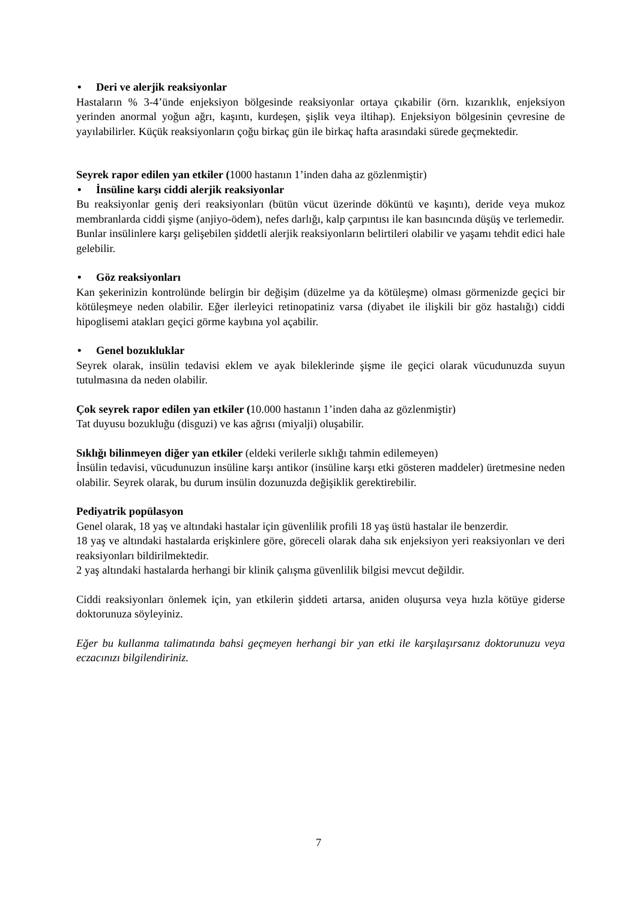• Deri ve alerjik reaksiyonlar
Hastaların % 3-4’ünde enjeksiyon bölgesinde reaksiyonlar ortaya çıkabilir (örn. kızarıklık, enjeksiyon yerinden anormal yoğun ağrı, kaşıntı, kurdeşen, şişlik veya iltihap). Enjeksiyon bölgesinin çevresine de yayılabilirler. Küçük reaksiyonların çoğu birkaç gün ile birkaç hafta arasındaki sürede geçmektedir.
Seyrek rapor edilen yan etkiler (1000 hastanın 1’inden daha az gözlenmiştir)
• İnsüline karşı ciddi alerjik reaksiyonlar
Bu reaksiyonlar geniş deri reaksiyonları (bütün vücut üzerinde döküntü ve kaşıntı), deride veya mukoz membranlarda ciddi şişme (anjiyo-ödem), nefes darlığı, kalp çarpıntısı ile kan basıncında düşüş ve terlemedir.
Bunlar insülinlere karşı gelişebilen şiddetli alerjik reaksiyonların belirtileri olabilir ve yaşamı tehdit edici hale gelebilir.
• Göz reaksiyonları
Kan şekerinizin kontrolünde belirgin bir değişim (düzelme ya da kötüleşme) olması görmenizde geçici bir kötüleşmeye neden olabilir. Eğer ilerleyici retinopatiniz varsa (diyabet ile ilişkili bir göz hastalığı) ciddi hipoglisemi atakları geçici görme kaybına yol açabilir.
• Genel bozukluklar
Seyrek olarak, insülin tedavisi eklem ve ayak bileklerinde şişme ile geçici olarak vücudunuzda suyun tutulmasına da neden olabilir.
Çok seyrek rapor edilen yan etkiler (10.000 hastanın 1’inden daha az gözlenmiştir)
Tat duyusu bozukluğu (disguzi) ve kas ağrısı (miyalji) oluşabilir.
Sıklığı bilinmeyen diğer yan etkiler (eldeki verilerle sıklığı tahmin edilemeyen)
İnsülin tedavisi, vücudunuzun insüline karşı antikor (insüline karşı etki gösteren maddeler) üretmesine neden olabilir. Seyrek olarak, bu durum insülin dozunuzda değişiklik gerektirebilir.
Pediyatrik popülasyon
Genel olarak, 18 yaş ve altındaki hastalar için güvenlilik profili 18 yaş üstü hastalar ile benzerdir.
18 yaş ve altındaki hastalarda erişkinlere göre, göreceli olarak daha sık enjeksiyon yeri reaksiyonları ve deri reaksiyonları bildirilmektedir.
2 yaş altındaki hastalarda herhangi bir klinik çalışma güvenlilik bilgisi mevcut değildir.
Ciddi reaksiyonları önlemek için, yan etkilerin şiddeti artarsa, aniden oluşursa veya hızla kötüye giderse doktorunuza söyleyiniz.
Eğer bu kullanma talimatında bahsi geçmeyen herhangi bir yan etki ile karşılaşırsanız doktorunuzu veya eczacınızı bilgilendiriniz.
7